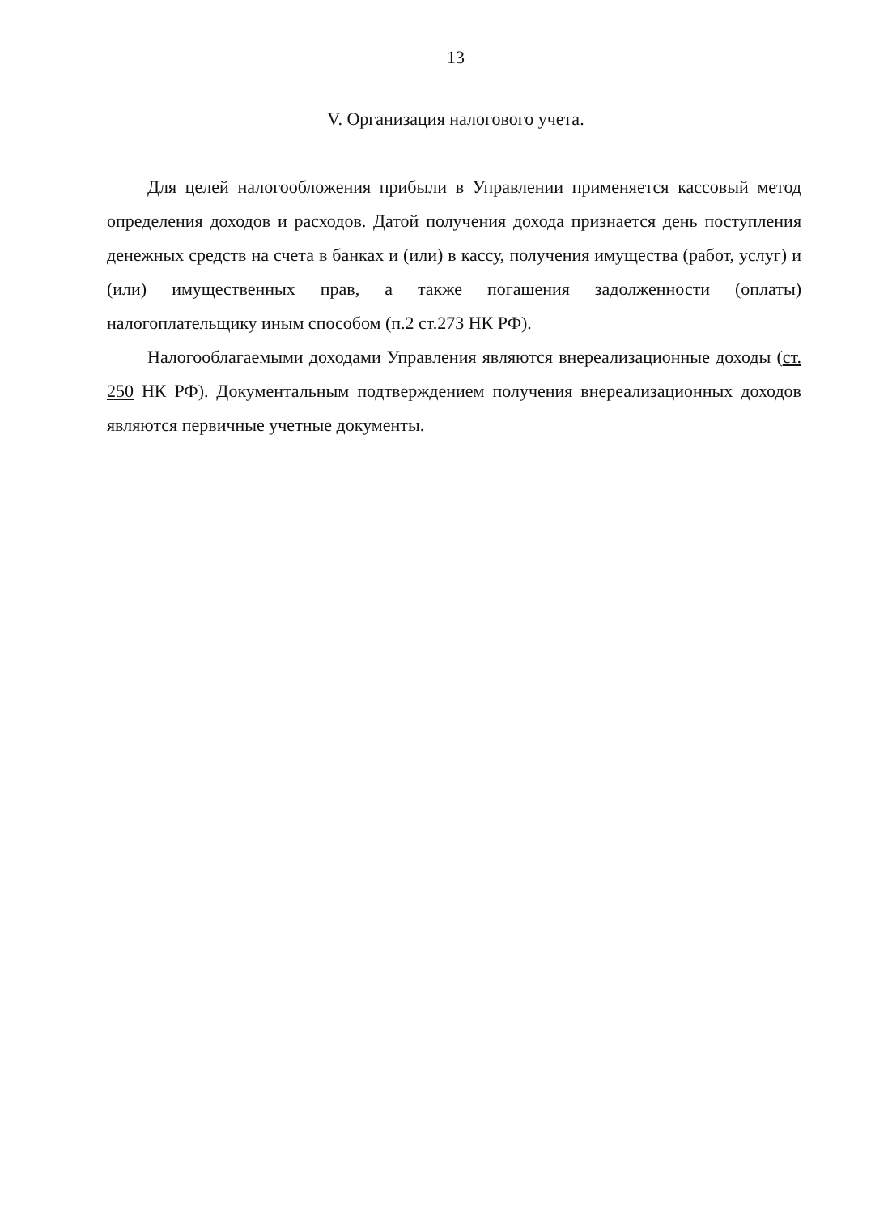13
V. Организация налогового учета.
Для целей налогообложения прибыли в Управлении применяется кассовый метод определения доходов и расходов. Датой получения дохода признается день поступления денежных средств на счета в банках и (или) в кассу, получения имущества (работ, услуг) и (или) имущественных прав, а также погашения задолженности (оплаты) налогоплательщику иным способом (п.2 ст.273 НК РФ).
Налогооблагаемыми доходами Управления являются внереализационные доходы (ст. 250 НК РФ). Документальным подтверждением получения внереализационных доходов являются первичные учетные документы.